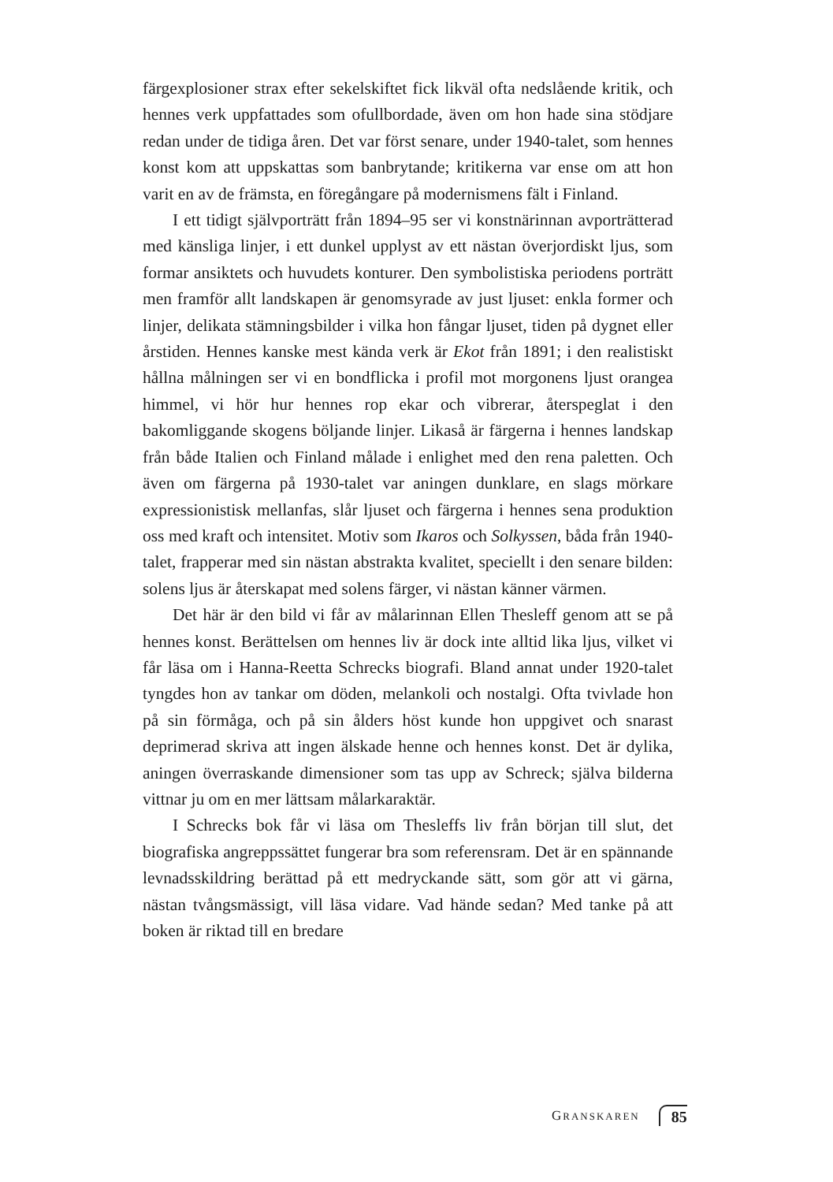färgexplosioner strax efter sekelskiftet fick likväl ofta nedslående kritik, och hennes verk uppfattades som ofullbordade, även om hon hade sina stödjare redan under de tidiga åren. Det var först senare, under 1940-talet, som hennes konst kom att uppskattas som banbrytande; kritikerna var ense om att hon varit en av de främsta, en föregångare på modernismens fält i Finland.
I ett tidigt självporträtt från 1894–95 ser vi konstnärinnan avporträtterad med känsliga linjer, i ett dunkel upplyst av ett nästan överjordiskt ljus, som formar ansiktets och huvudets konturer. Den symbolistiska periodens porträtt men framför allt landskapen är genomsyrade av just ljuset: enkla former och linjer, delikata stämningsbilder i vilka hon fångar ljuset, tiden på dygnet eller årstiden. Hennes kanske mest kända verk är Ekot från 1891; i den realistiskt hållna målningen ser vi en bondflicka i profil mot morgonens ljust orangea himmel, vi hör hur hennes rop ekar och vibrerar, återspeglat i den bakomliggande skogens böljande linjer. Likaså är färgerna i hennes landskap från både Italien och Finland målade i enlighet med den rena paletten. Och även om färgerna på 1930-talet var aningen dunklare, en slags mörkare expressionistisk mellanfas, slår ljuset och färgerna i hennes sena produktion oss med kraft och intensitet. Motiv som Ikaros och Solkyssen, båda från 1940-talet, frapperar med sin nästan abstrakta kvalitet, speciellt i den senare bilden: solens ljus är återskapat med solens färger, vi nästan känner värmen.
Det här är den bild vi får av målarinnan Ellen Thesleff genom att se på hennes konst. Berättelsen om hennes liv är dock inte alltid lika ljus, vilket vi får läsa om i Hanna-Reetta Schrecks biografi. Bland annat under 1920-talet tyngdes hon av tankar om döden, melankoli och nostalgi. Ofta tvivlade hon på sin förmåga, och på sin ålders höst kunde hon uppgivet och snarast deprimerad skriva att ingen älskade henne och hennes konst. Det är dylika, aningen överraskande dimensioner som tas upp av Schreck; själva bilderna vittnar ju om en mer lättsam målarkaraktär.
I Schrecks bok får vi läsa om Thesleffs liv från början till slut, det biografiska angreppssättet fungerar bra som referensram. Det är en spännande levnadsskildring berättad på ett medryckande sätt, som gör att vi gärna, nästan tvångsmässigt, vill läsa vidare. Vad hände sedan? Med tanke på att boken är riktad till en bredare
GRANSKAREN 85